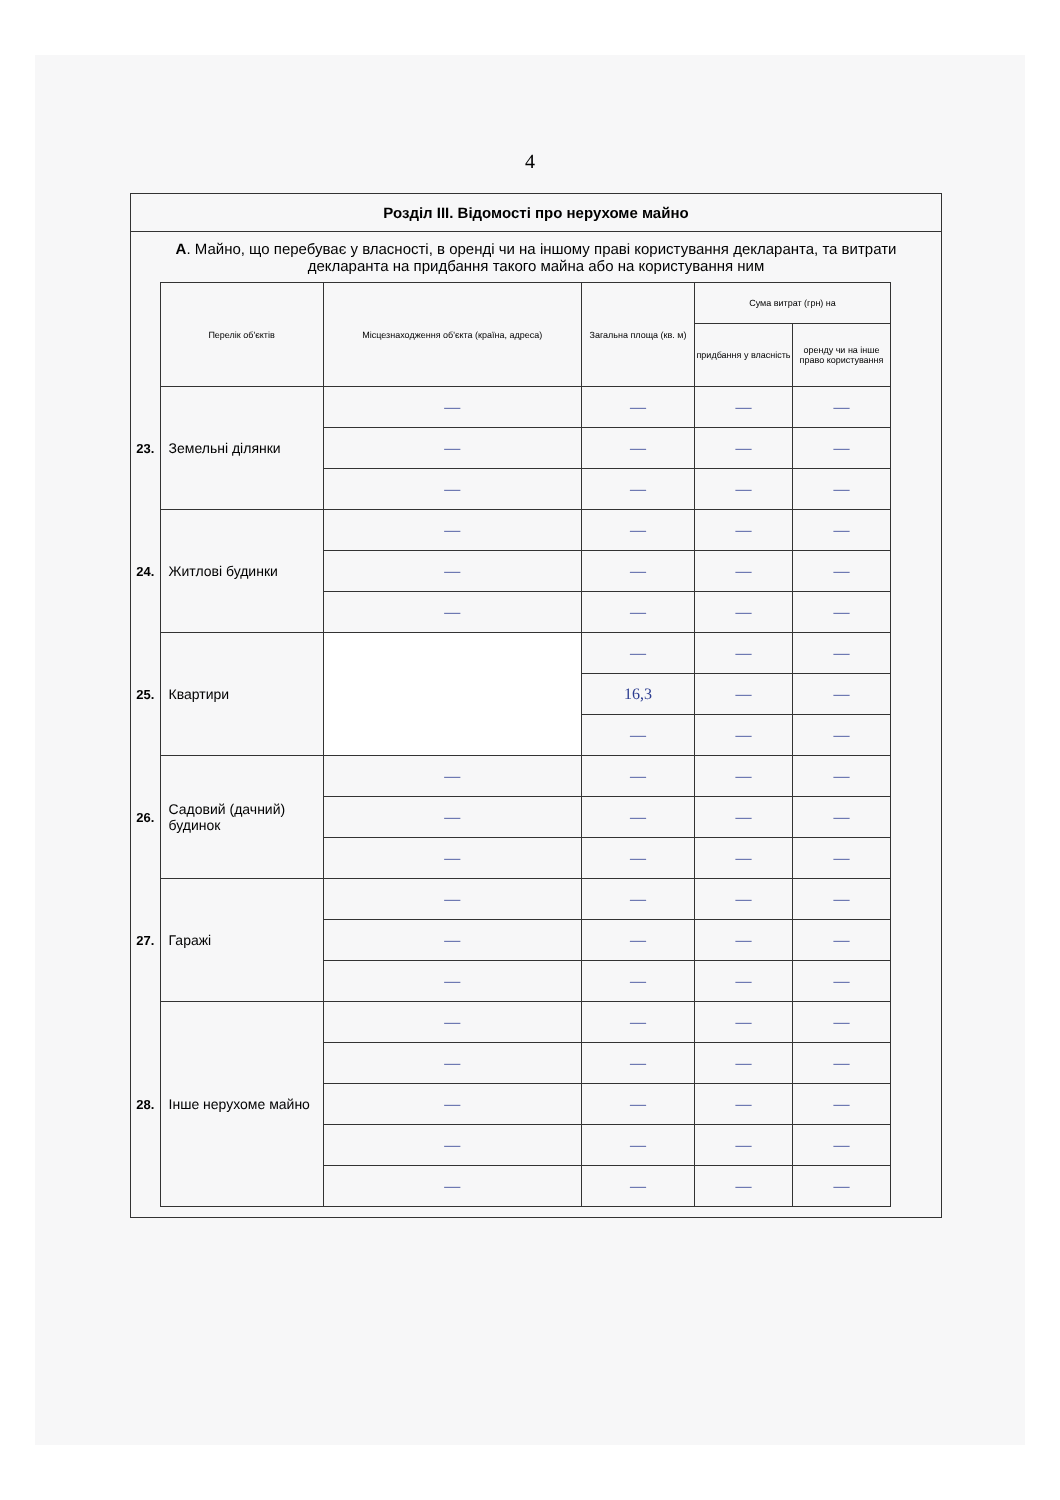4
Розділ III. Відомості про нерухоме майно
А. Майно, що перебуває у власності, в оренді чи на іншому праві користування декларанта, та витрати декларанта на придбання такого майна або на користування ним
| | Перелік об'єктів | Місцезнаходження об'єкта (країна, адреса) | Загальна площа (кв. м) | Сума витрат (грн) на | |
| --- | --- | --- | --- | --- | --- |
| | | | | придбання у власність | оренду чи на інше право користування |
| 23. | Земельні ділянки | — | — | — | — |
| | | — | — | — | — |
| | | — | — | — | — |
| 24. | Житлові будинки | — | — | — | — |
| | | — | — | — | — |
| | | — | — | — | — |
| 25. | Квартири | | — | — | — |
| | | | 16,3 | — | — |
| | | | — | — | — |
| 26. | Садовий (дачний) будинок | — | — | — | — |
| | | — | — | — | — |
| | | — | — | — | — |
| 27. | Гаражі | — | — | — | — |
| | | — | — | — | — |
| | | — | — | — | — |
| 28. | Інше нерухоме майно | — | — | — | — |
| | | — | — | — | — |
| | | — | — | — | — |
| | | — | — | — | — |
| | | — | — | — | — |